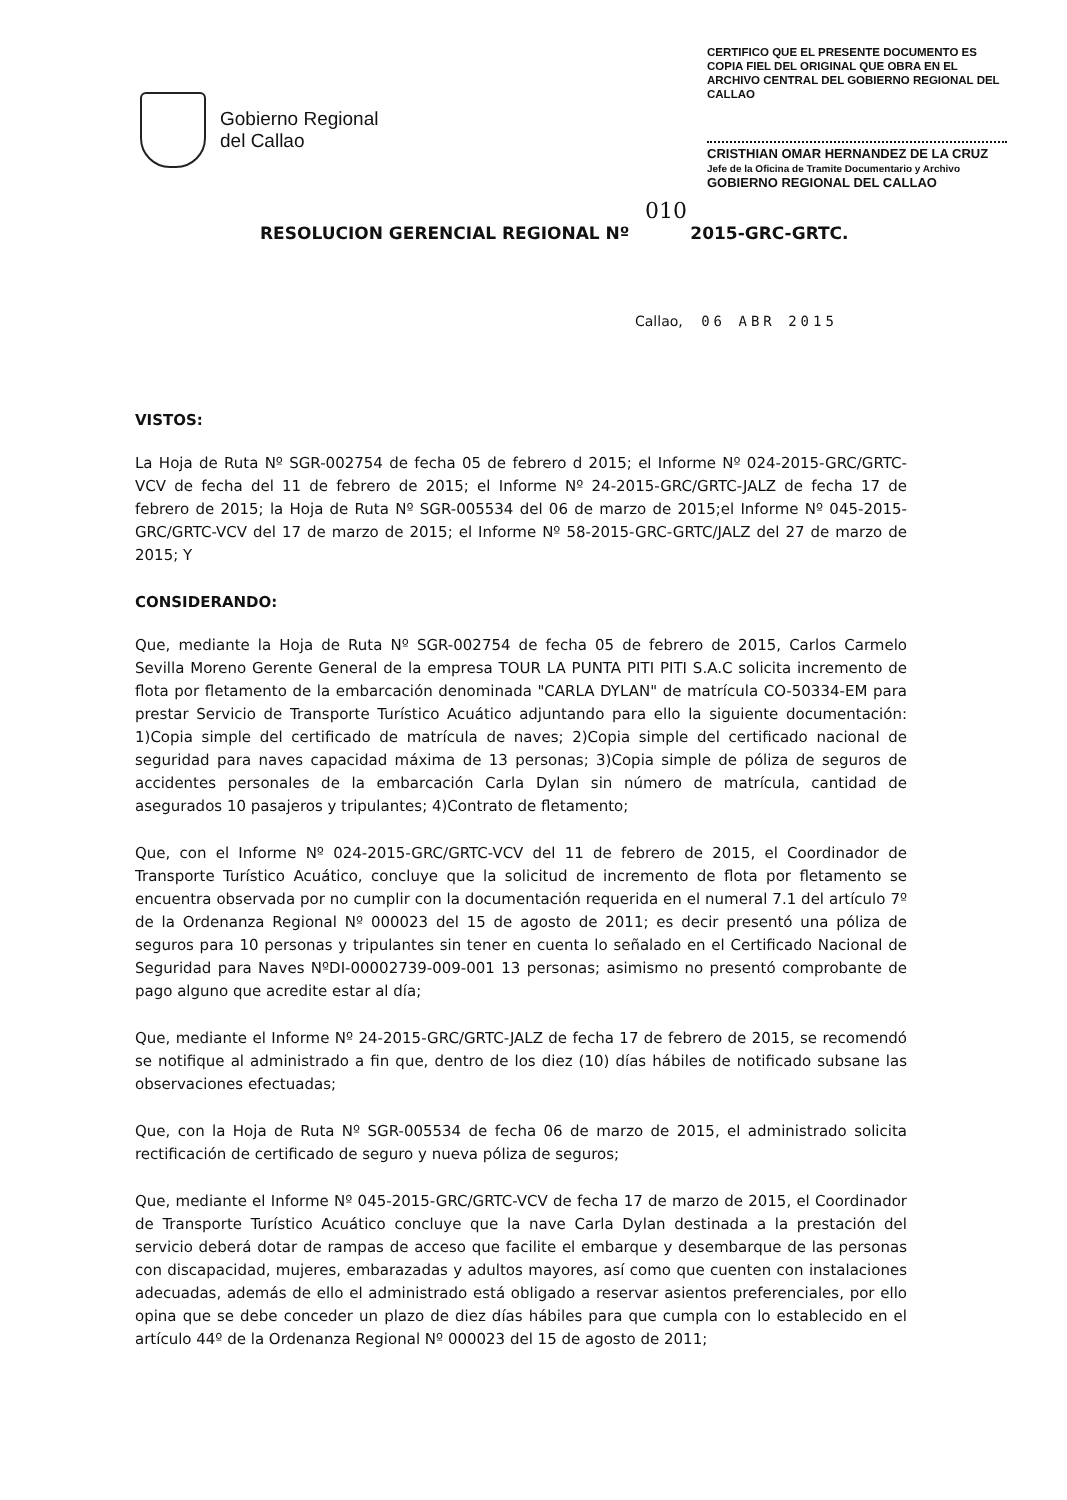Gobierno Regional
del Callao
CERTIFICO QUE EL PRESENTE DOCUMENTO ES COPIA FIEL DEL ORIGINAL QUE OBRA EN EL ARCHIVO CENTRAL DEL GOBIERNO REGIONAL DEL CALLAO
CRISTHIAN OMAR HERNANDEZ DE LA CRUZ
Jefe de la Oficina de Tramite Documentario y Archivo
GOBIERNO REGIONAL DEL CALLAO
010
RESOLUCION GERENCIAL REGIONAL Nº 2015-GRC-GRTC.
Callao, 06 ABR 2015
VISTOS:
La Hoja de Ruta Nº SGR-002754 de fecha 05 de febrero d 2015; el Informe Nº 024-2015-GRC/GRTC-VCV de fecha del 11 de febrero de 2015; el Informe Nº 24-2015-GRC/GRTC-JALZ de fecha 17 de febrero de 2015; la Hoja de Ruta Nº SGR-005534 del 06 de marzo de 2015;el Informe Nº 045-2015-GRC/GRTC-VCV del 17 de marzo de 2015; el Informe Nº 58-2015-GRC-GRTC/JALZ del 27 de marzo de 2015; Y
CONSIDERANDO:
Que, mediante la Hoja de Ruta Nº SGR-002754 de fecha 05 de febrero de 2015, Carlos Carmelo Sevilla Moreno Gerente General de la empresa TOUR LA PUNTA PITI PITI S.A.C solicita incremento de flota por fletamento de la embarcación denominada "CARLA DYLAN" de matrícula CO-50334-EM para prestar Servicio de Transporte Turístico Acuático adjuntando para ello la siguiente documentación: 1)Copia simple del certificado de matrícula de naves; 2)Copia simple del certificado nacional de seguridad para naves capacidad máxima de 13 personas; 3)Copia simple de póliza de seguros de accidentes personales de la embarcación Carla Dylan sin número de matrícula, cantidad de asegurados 10 pasajeros y tripulantes; 4)Contrato de fletamento;
Que, con el Informe Nº 024-2015-GRC/GRTC-VCV del 11 de febrero de 2015, el Coordinador de Transporte Turístico Acuático, concluye que la solicitud de incremento de flota por fletamento se encuentra observada por no cumplir con la documentación requerida en el numeral 7.1 del artículo 7º de la Ordenanza Regional Nº 000023 del 15 de agosto de 2011; es decir presentó una póliza de seguros para 10 personas y tripulantes sin tener en cuenta lo señalado en el Certificado Nacional de Seguridad para Naves NºDI-00002739-009-001 13 personas; asimismo no presentó comprobante de pago alguno que acredite estar al día;
Que, mediante el Informe Nº 24-2015-GRC/GRTC-JALZ de fecha 17 de febrero de 2015, se recomendó se notifique al administrado a fin que, dentro de los diez (10) días hábiles de notificado subsane las observaciones efectuadas;
Que, con la Hoja de Ruta Nº SGR-005534 de fecha 06 de marzo de 2015, el administrado solicita rectificación de certificado de seguro y nueva póliza de seguros;
Que, mediante el Informe Nº 045-2015-GRC/GRTC-VCV de fecha 17 de marzo de 2015, el Coordinador de Transporte Turístico Acuático concluye que la nave Carla Dylan destinada a la prestación del servicio deberá dotar de rampas de acceso que facilite el embarque y desembarque de las personas con discapacidad, mujeres, embarazadas y adultos mayores, así como que cuenten con instalaciones adecuadas, además de ello el administrado está obligado a reservar asientos preferenciales, por ello opina que se debe conceder un plazo de diez días hábiles para que cumpla con lo establecido en el artículo 44º de la Ordenanza Regional Nº 000023 del 15 de agosto de 2011;